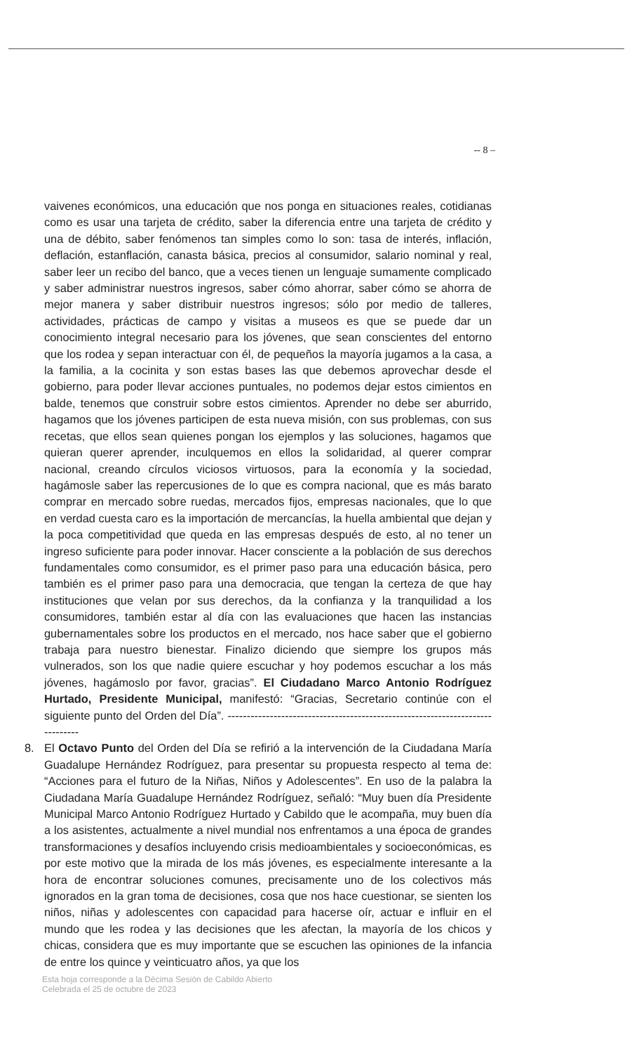-- 8 –
vaivenes económicos, una educación que nos ponga en situaciones reales, cotidianas como es usar una tarjeta de crédito, saber la diferencia entre una tarjeta de crédito y una de débito, saber fenómenos tan simples como lo son: tasa de interés, inflación, deflación, estanflación, canasta básica, precios al consumidor, salario nominal y real, saber leer un recibo del banco, que a veces tienen un lenguaje sumamente complicado y saber administrar nuestros ingresos, saber cómo ahorrar, saber cómo se ahorra de mejor manera y saber distribuir nuestros ingresos; sólo por medio de talleres, actividades, prácticas de campo y visitas a museos es que se puede dar un conocimiento integral necesario para los jóvenes, que sean conscientes del entorno que los rodea y sepan interactuar con él, de pequeños la mayoría jugamos a la casa, a la familia, a la cocinita y son estas bases las que debemos aprovechar desde el gobierno, para poder llevar acciones puntuales, no podemos dejar estos cimientos en balde, tenemos que construir sobre estos cimientos. Aprender no debe ser aburrido, hagamos que los jóvenes participen de esta nueva misión, con sus problemas, con sus recetas, que ellos sean quienes pongan los ejemplos y las soluciones, hagamos que quieran querer aprender, inculquemos en ellos la solidaridad, al querer comprar nacional, creando círculos viciosos virtuosos, para la economía y la sociedad, hagámosle saber las repercusiones de lo que es compra nacional, que es más barato comprar en mercado sobre ruedas, mercados fijos, empresas nacionales, que lo que en verdad cuesta caro es la importación de mercancías, la huella ambiental que dejan y la poca competitividad que queda en las empresas después de esto, al no tener un ingreso suficiente para poder innovar. Hacer consciente a la población de sus derechos fundamentales como consumidor, es el primer paso para una educación básica, pero también es el primer paso para una democracia, que tengan la certeza de que hay instituciones que velan por sus derechos, da la confianza y la tranquilidad a los consumidores, también estar al día con las evaluaciones que hacen las instancias gubernamentales sobre los productos en el mercado, nos hace saber que el gobierno trabaja para nuestro bienestar. Finalizo diciendo que siempre los grupos más vulnerados, son los que nadie quiere escuchar y hoy podemos escuchar a los más jóvenes, hagámoslo por favor, gracias”. El Ciudadano Marco Antonio Rodríguez Hurtado, Presidente Municipal, manifestó: “Gracias, Secretario continúe con el siguiente punto del Orden del Día”. ------------------------------------------------------------------------------
8. El Octavo Punto del Orden del Día se refirió a la intervención de la Ciudadana María Guadalupe Hernández Rodríguez, para presentar su propuesta respecto al tema de: “Acciones para el futuro de la Niñas, Niños y Adolescentes”. En uso de la palabra la Ciudadana María Guadalupe Hernández Rodríguez, señaló: “Muy buen día Presidente Municipal Marco Antonio Rodríguez Hurtado y Cabildo que le acompaña, muy buen día a los asistentes, actualmente a nivel mundial nos enfrentamos a una época de grandes transformaciones y desafíos incluyendo crisis medioambientales y socioeconómicas, es por este motivo que la mirada de los más jóvenes, es especialmente interesante a la hora de encontrar soluciones comunes, precisamente uno de los colectivos más ignorados en la gran toma de decisiones, cosa que nos hace cuestionar, se sienten los niños, niñas y adolescentes con capacidad para hacerse oír, actuar e influir en el mundo que les rodea y las decisiones que les afectan, la mayoría de los chicos y chicas, considera que es muy importante que se escuchen las opiniones de la infancia de entre los quince y veinticuatro años, ya que los
Esta hoja corresponde a la Décima Sesión de Cabildo Abierto
Celebrada el 25 de octubre de 2023